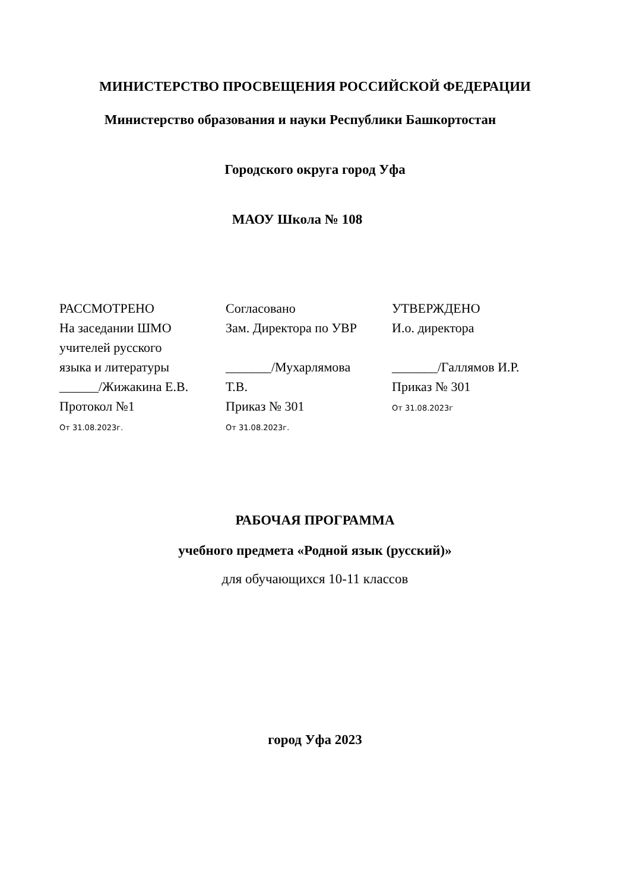МИНИСТЕРСТВО ПРОСВЕЩЕНИЯ РОССИЙСКОЙ ФЕДЕРАЦИИ
Министерство образования и науки Республики Башкортостан
Городского округа город Уфа
МАОУ Школа № 108
РАССМОТРЕНО
На заседании ШМО
учителей русского
языка и литературы
______/Жижакина Е.В.
Протокол №1
От 31.08.2023г.
Согласовано
Зам. Директора по УВР
_______/Мухарлямова
Т.В.
Приказ № 301
От 31.08.2023г.
УТВЕРЖДЕНО
И.о. директора
_______/Галлямов И.Р.
Приказ № 301
От 31.08.2023г
РАБОЧАЯ ПРОГРАММА
учебного предмета «Родной язык (русский)»
для обучающихся 10-11 классов
город Уфа 2023